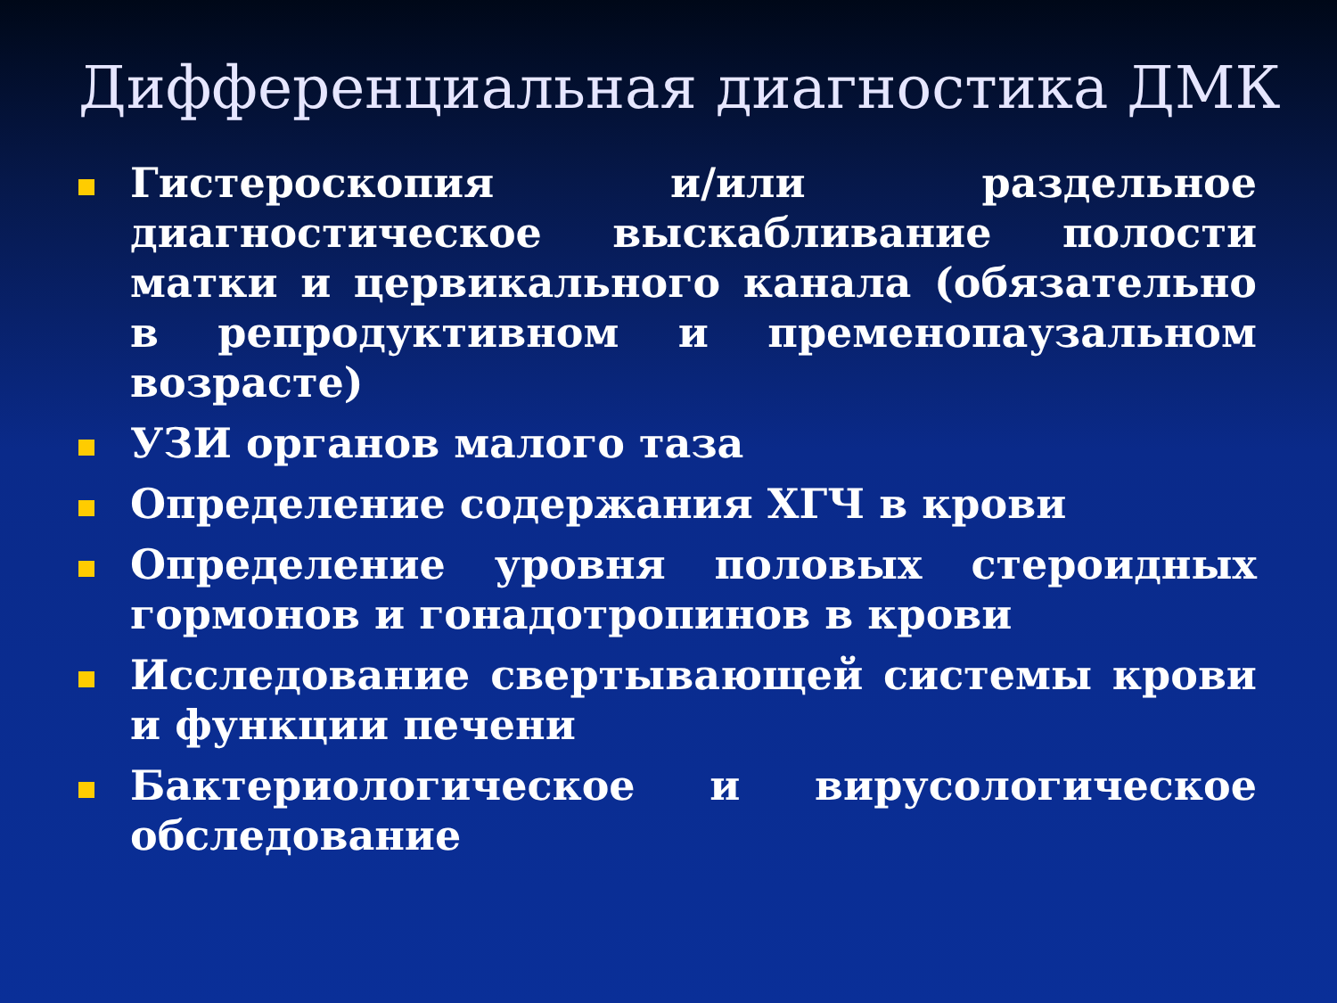Дифференциальная диагностика ДМК
Гистероскопия и/или раздельное диагностическое выскабливание полости матки и цервикального канала (обязательно в репродуктивном и пременопаузальном возрасте)
УЗИ органов малого таза
Определение содержания ХГЧ в крови
Определение уровня половых стероидных гормонов и гонадотропинов в крови
Исследование свертывающей системы крови и функции печени
Бактериологическое и вирусологическое обследование